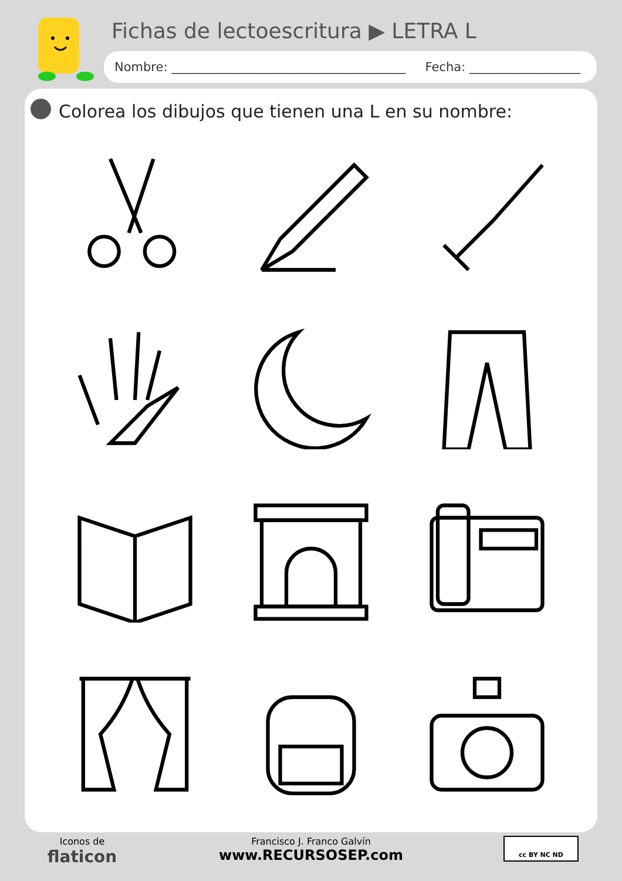Fichas de lectoescritura ▶ LETRA L
Nombre: ______________________________________ Fecha: __________________
Colorea los dibujos que tienen una L en su nombre:
Iconos de
flaticon
Francisco J. Franco Galvín
www.RECURSOSEP.com
cc BY NC ND